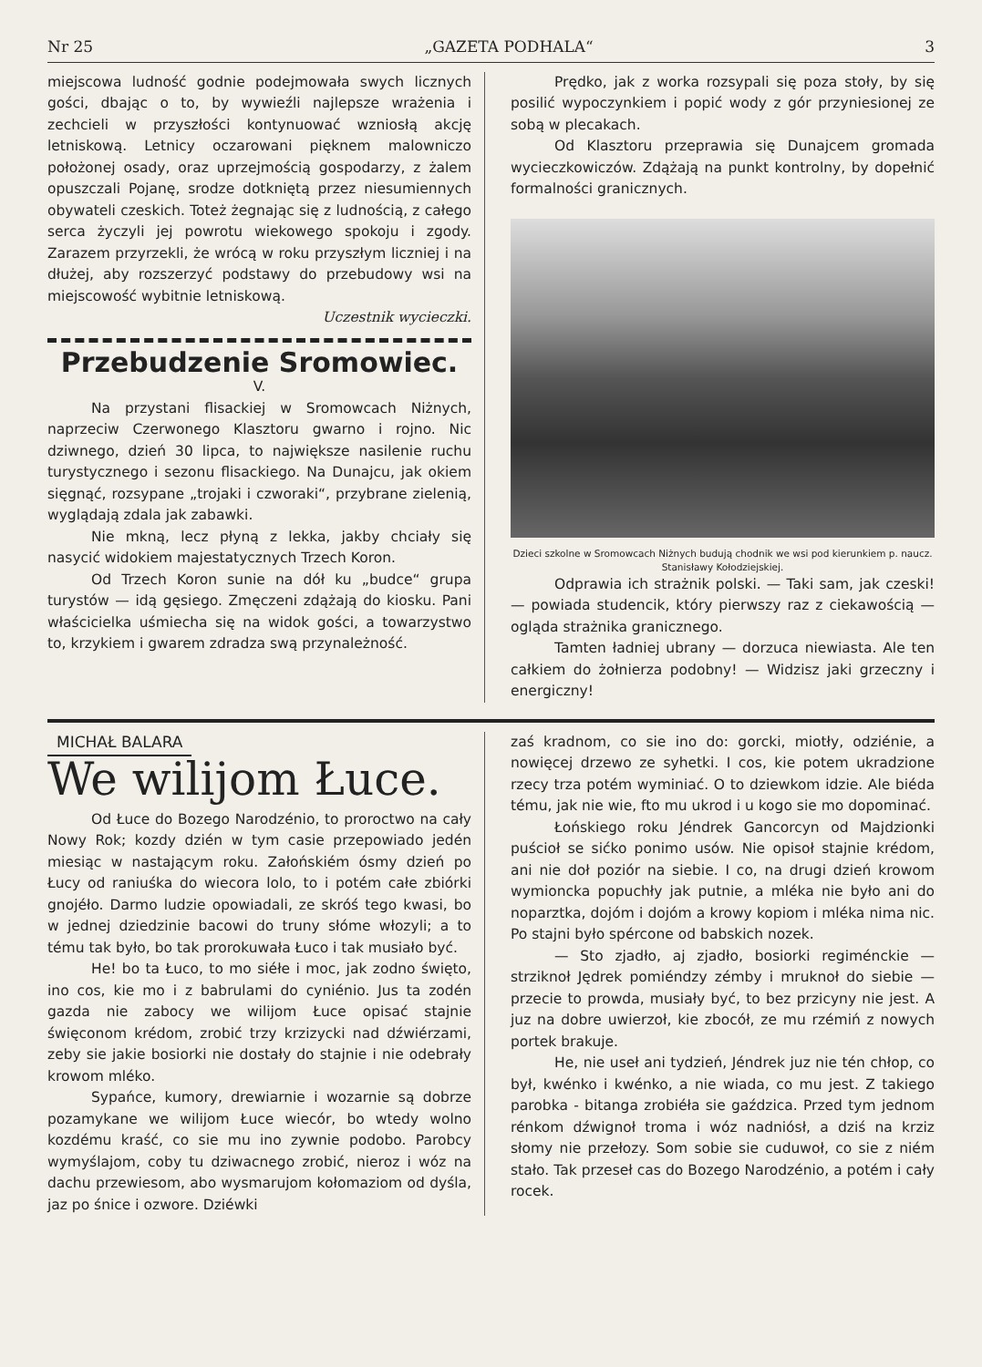Nr 25 „GAZETA PODHALA“3
miejscowa ludność godnie podejmowała swych licznych gości, dbając o to, by wywieźli najlepsze wrażenia i zechcieli w przyszłości kontynuować wzniosłą akcję letniskową. Letnicy oczarowani pięknem malowniczo położonej osady, oraz uprzejmością gospodarzy, z żalem opuszczali Pojanę, srodze dotkniętą przez niesumiennych obywateli czeskich. Toteż żegnając się z ludnością, z całego serca życzyli jej powrotu wiekowego spokoju i zgody. Zarazem przyrzekli, że wrócą w roku przyszłym liczniej i na dłużej, aby rozszerzyć podstawy do przebudowy wsi na miejscowość wybitnie letniskową.
Uczestnik wycieczki.
Przebudzenie Sromowiec.
V.
Na przystani flisackiej w Sromowcach Niżnych, naprzeciw Czerwonego Klasztoru gwarno i rojno. Nic dziwnego, dzień 30 lipca, to największe nasilenie ruchu turystycznego i sezonu flisackiego. Na Dunajcu, jak okiem sięgnąć, rozsypane „trojaki i czworaki“, przybrane zielenią, wyglądają zdala jak zabawki.
Nie mkną, lecz płyną z lekka, jakby chciały się nasycić widokiem majestatycznych Trzech Koron.
Od Trzech Koron sunie na dół ku „budce“ grupa turystów — idą gęsiego. Zmęczeni zdążają do kiosku. Pani właścicielka uśmiecha się na widok gości, a towarzystwo to, krzykiem i gwarem zdradza swą przynależność.
Prędko, jak z worka rozsypali się poza stoły, by się posilić wypoczynkiem i popić wody z gór przyniesionej ze sobą w plecakach.
Od Klasztoru przeprawia się Dunajcem gromada wycieczkowiczów. Zdążają na punkt kontrolny, by dopełnić formalności granicznych.
Dzieci szkolne w Sromowcach Niżnych budują chodnik we wsi pod kierunkiem p. naucz. Stanisławy Kołodziejskiej.
Odprawia ich strażnik polski. — Taki sam, jak czeski! — powiada studencik, który pierwszy raz z ciekawością — ogląda strażnika granicznego.
Tamten ładniej ubrany — dorzuca niewiasta. Ale ten całkiem do żołnierza podobny! — Widzisz jaki grzeczny i energiczny!
MICHAŁ BALARA
We wilijom Łuce.
Od Łuce do Bozego Narodzénio, to proroctwo na cały Nowy Rok; kozdy dzién w tym casie przepowiado jedén miesiąc w nastającym roku. Załońskiém ósmy dzień po Łucy od raniuśka do wiecora lolo, to i potém całe zbiórki gnojéło. Darmo ludzie opowiadali, ze skróś tego kwasi, bo w jednej dziedzinie bacowi do truny słóme włozyli; a to tému tak było, bo tak prorokuwała Łuco i tak musiało być.
He! bo ta Łuco, to mo siéłe i moc, jak zodno święto, ino cos, kie mo i z babrulami do cyniénio. Jus ta zodén gazda nie zabocy we wilijom Łuce opisać stajnie święconom krédom, zrobić trzy krzizycki nad dźwiérzami, zeby sie jakie bosiorki nie dostały do stajnie i nie odebrały krowom mléko.
Sypańce, kumory, drewiarnie i wozarnie są dobrze pozamykane we wilijom Łuce wiecór, bo wtedy wolno kozdému kraść, co sie mu ino zywnie podobo. Parobcy wymyślajom, coby tu dziwacnego zrobić, nieroz i wóz na dachu przewiesom, abo wysmarujom kołomaziom od dyśla, jaz po śnice i ozwore. Dziéwki
zaś kradnom, co sie ino do: gorcki, miotły, odziénie, a nowięcej drzewo ze syhetki. I cos, kie potem ukradzione rzecy trza potém wyminiać. O to dziewkom idzie. Ale biéda tému, jak nie wie, fto mu ukrod i u kogo sie mo dopominać.
Łońskiego roku Jéndrek Gancorcyn od Majdzionki puścioł se sićko ponimo usów. Nie opisoł stajnie krédom, ani nie doł poziór na siebie. I co, na drugi dzień krowom wymioncka popuchły jak putnie, a mléka nie było ani do noparztka, dojóm i dojóm a krowy kopiom i mléka nima nic. Po stajni było spércone od babskich nozek.
— Sto zjadło, aj zjadło, bosiorki regiménckie — strziknoł Jędrek pomiéndzy zémby i mruknoł do siebie — przecie to prowda, musiały być, to bez przicyny nie jest. A juz na dobre uwierzoł, kie zbocół, ze mu rzémiń z nowych portek brakuje.
He, nie useł ani tydzień, Jéndrek juz nie tén chłop, co był, kwénko i kwénko, a nie wiada, co mu jest. Z takiego parobka - bitanga zrobiéła sie gaździca. Przed tym jednom rénkom dźwignoł troma i wóz nadniósł, a dziś na krziz słomy nie przełozy. Som sobie sie cuduwoł, co sie z niém stało. Tak przeseł cas do Bozego Narodzénio, a potém i cały rocek.